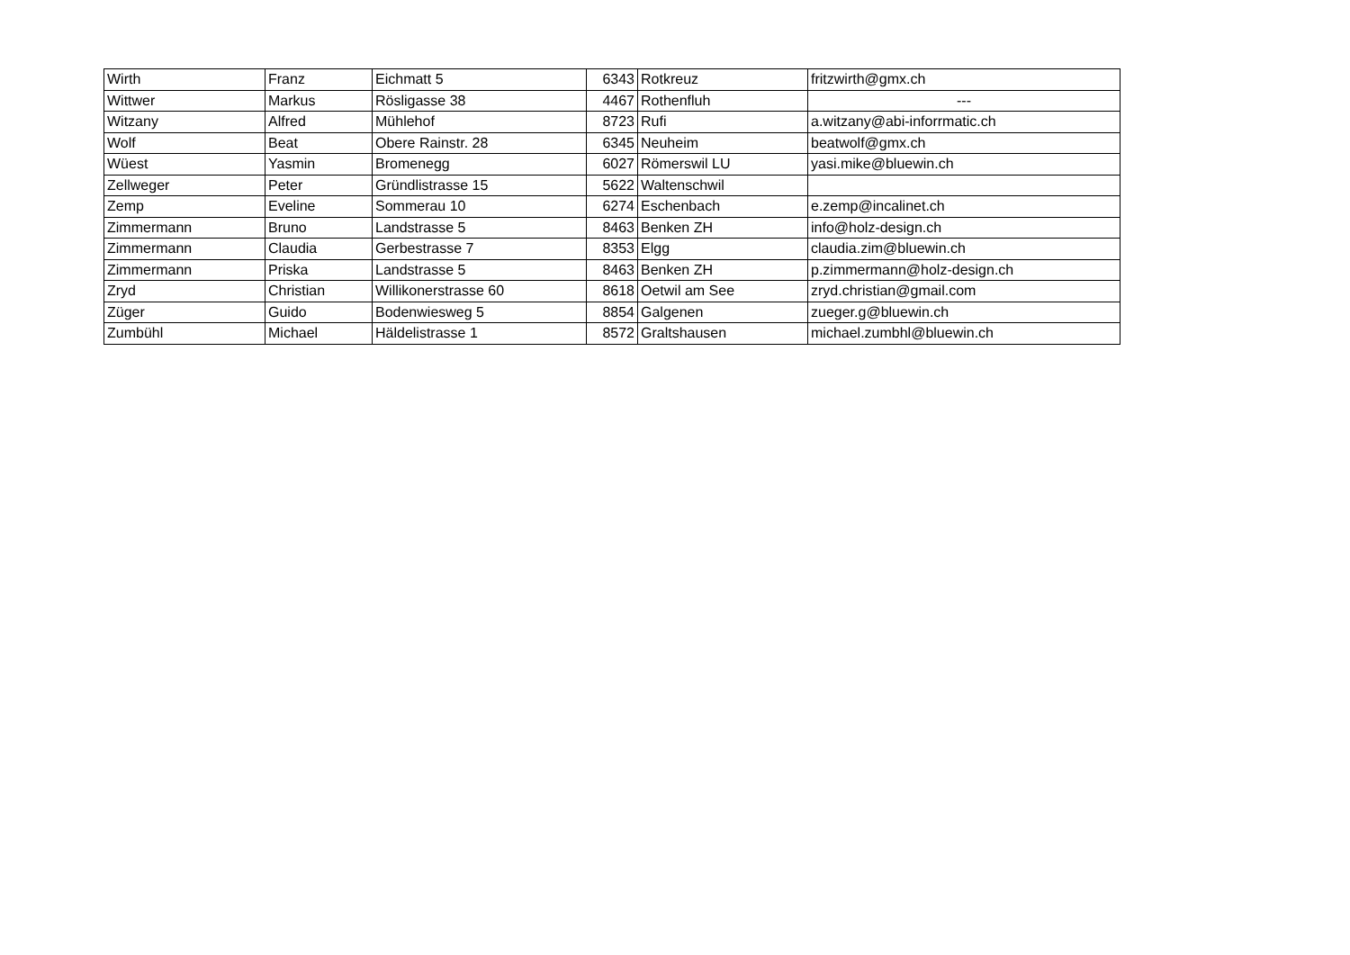| Wirth | Franz | Eichmatt 5 | 6343 | Rotkreuz | fritzwirth@gmx.ch |
| Wittwer | Markus | Rösligasse 38 | 4467 | Rothenfluh | --- |
| Witzany | Alfred | Mühlehof | 8723 | Rufi | a.witzany@abi-inforrmatic.ch |
| Wolf | Beat | Obere Rainstr. 28 | 6345 | Neuheim | beatwolf@gmx.ch |
| Wüest | Yasmin | Bromenegg | 6027 | Römerswil LU | yasi.mike@bluewin.ch |
| Zellweger | Peter | Gründlistrasse 15 | 5622 | Waltenschwil | |
| Zemp | Eveline | Sommerau 10 | 6274 | Eschenbach | e.zemp@incalinet.ch |
| Zimmermann | Bruno | Landstrasse 5 | 8463 | Benken ZH | info@holz-design.ch |
| Zimmermann | Claudia | Gerbestrasse 7 | 8353 | Elgg | claudia.zim@bluewin.ch |
| Zimmermann | Priska | Landstrasse 5 | 8463 | Benken ZH | p.zimmermann@holz-design.ch |
| Zryd | Christian | Willikonerstrasse 60 | 8618 | Oetwil am See | zryd.christian@gmail.com |
| Züger | Guido | Bodenwiesweg 5 | 8854 | Galgenen | zueger.g@bluewin.ch |
| Zumbühl | Michael | Häldelistrasse 1 | 8572 | Graltshausen | michael.zumbhl@bluewin.ch |